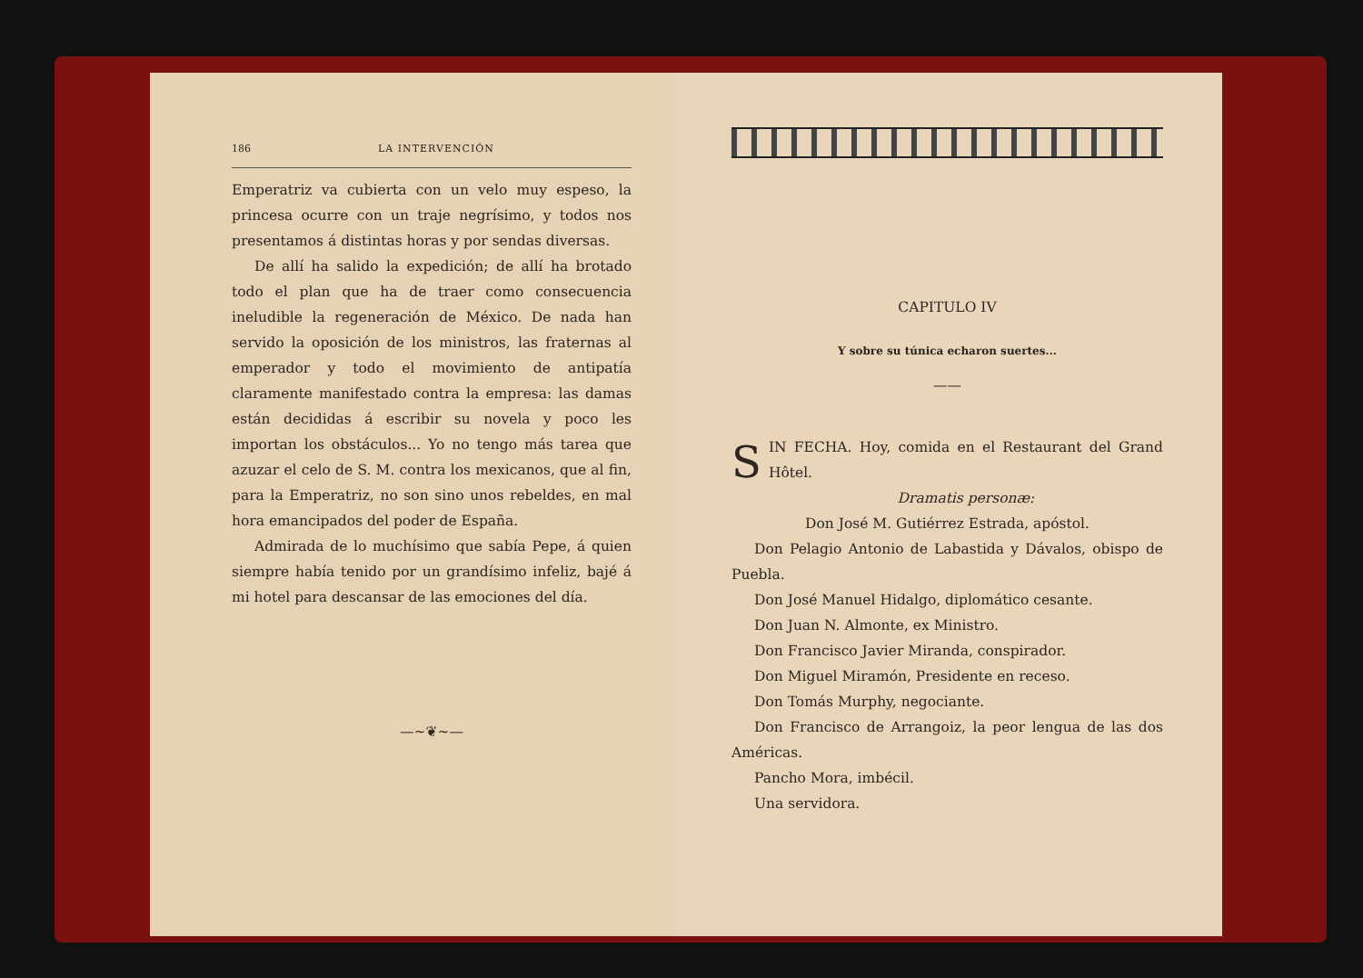186 LA INTERVENCIÓN
Emperatriz va cubierta con un velo muy espeso, la princesa ocurre con un traje negrísimo, y todos nos presentamos á distintas horas y por sendas diversas.
De allí ha salido la expedición; de allí ha brotado todo el plan que ha de traer como consecuencia ineludible la regeneración de México. De nada han servido la oposición de los ministros, las fraternas al emperador y todo el movimiento de antipatía claramente manifestado contra la empresa: las damas están decididas á escribir su novela y poco les importan los obstáculos... Yo no tengo más tarea que azuzar el celo de S. M. contra los mexicanos, que al fin, para la Emperatriz, no son sino unos rebeldes, en mal hora emancipados del poder de España.
Admirada de lo muchísimo que sabía Pepe, á quien siempre había tenido por un grandísimo infeliz, bajé á mi hotel para descansar de las emociones del día.
—~❦~—
CAPITULO IV
Y sobre su túnica echaron suertes...
——
SIN FECHA. Hoy, comida en el Restaurant del Grand Hôtel.
Dramatis personæ:
Don José M. Gutiérrez Estrada, apóstol.
Don Pelagio Antonio de Labastida y Dávalos, obispo de Puebla.
Don José Manuel Hidalgo, diplomático cesante.
Don Juan N. Almonte, ex Ministro.
Don Francisco Javier Miranda, conspirador.
Don Miguel Miramón, Presidente en receso.
Don Tomás Murphy, negociante.
Don Francisco de Arrangoiz, la peor lengua de las dos Américas.
Pancho Mora, imbécil.
Una servidora.